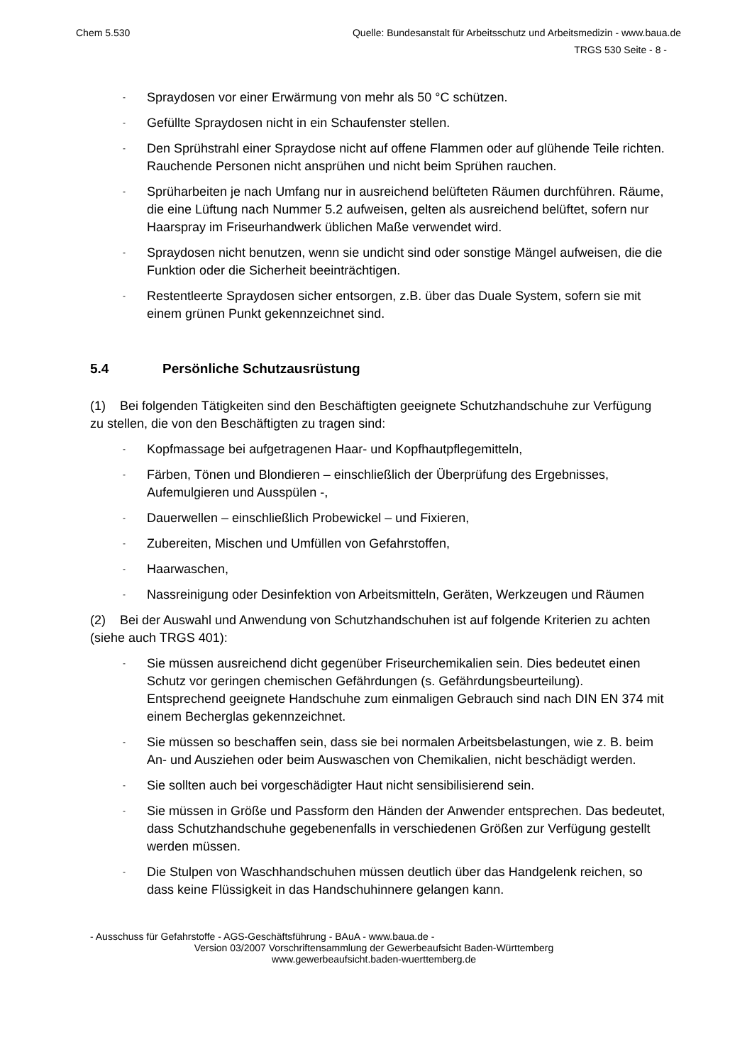Chem 5.530 Quelle: Bundesanstalt für Arbeitsschutz und Arbeitsmedizin - www.baua.de
TRGS 530 Seite - 8 -
- Spraydosen vor einer Erwärmung von mehr als 50 °C schützen.
- Gefüllte Spraydosen nicht in ein Schaufenster stellen.
- Den Sprühstrahl einer Spraydose nicht auf offene Flammen oder auf glühende Teile richten. Rauchende Personen nicht ansprühen und nicht beim Sprühen rauchen.
- Sprüharbeiten je nach Umfang nur in ausreichend belüfteten Räumen durchführen. Räume, die eine Lüftung nach Nummer 5.2 aufweisen, gelten als ausreichend belüftet, sofern nur Haarspray im Friseurhandwerk üblichen Maße verwendet wird.
- Spraydosen nicht benutzen, wenn sie undicht sind oder sonstige Mängel aufweisen, die die Funktion oder die Sicherheit beeinträchtigen.
- Restentleerte Spraydosen sicher entsorgen, z.B. über das Duale System, sofern sie mit einem grünen Punkt gekennzeichnet sind.
5.4 Persönliche Schutzausrüstung
(1) Bei folgenden Tätigkeiten sind den Beschäftigten geeignete Schutzhandschuhe zur Verfügung zu stellen, die von den Beschäftigten zu tragen sind:
- Kopfmassage bei aufgetragenen Haar- und Kopfhautpflegemitteln,
- Färben, Tönen und Blondieren – einschließlich der Überprüfung des Ergebnisses, Aufemulgieren und Ausspülen -,
- Dauerwellen – einschließlich Probewickel – und Fixieren,
- Zubereiten, Mischen und Umfüllen von Gefahrstoffen,
- Haarwaschen,
- Nassreinigung oder Desinfektion von Arbeitsmitteln, Geräten, Werkzeugen und Räumen
(2) Bei der Auswahl und Anwendung von Schutzhandschuhen ist auf folgende Kriterien zu achten (siehe auch TRGS 401):
- Sie müssen ausreichend dicht gegenüber Friseurchemikalien sein. Dies bedeutet einen Schutz vor geringen chemischen Gefährdungen (s. Gefährdungsbeurteilung). Entsprechend geeignete Handschuhe zum einmaligen Gebrauch sind nach DIN EN 374 mit einem Becherglas gekennzeichnet.
- Sie müssen so beschaffen sein, dass sie bei normalen Arbeitsbelastungen, wie z. B. beim An- und Ausziehen oder beim Auswaschen von Chemikalien, nicht beschädigt werden.
- Sie sollten auch bei vorgeschädigter Haut nicht sensibilisierend sein.
- Sie müssen in Größe und Passform den Händen der Anwender entsprechen. Das bedeutet, dass Schutzhandschuhe gegebenenfalls in verschiedenen Größen zur Verfügung gestellt werden müssen.
- Die Stulpen von Waschhandschuhen müssen deutlich über das Handgelenk reichen, so dass keine Flüssigkeit in das Handschuhinnere gelangen kann.
- Ausschuss für Gefahrstoffe - AGS-Geschäftsführung - BAuA - www.baua.de -
Version 03/2007 Vorschriftensammlung der Gewerbeaufsicht Baden-Württemberg
www.gewerbeaufsicht.baden-wuerttemberg.de